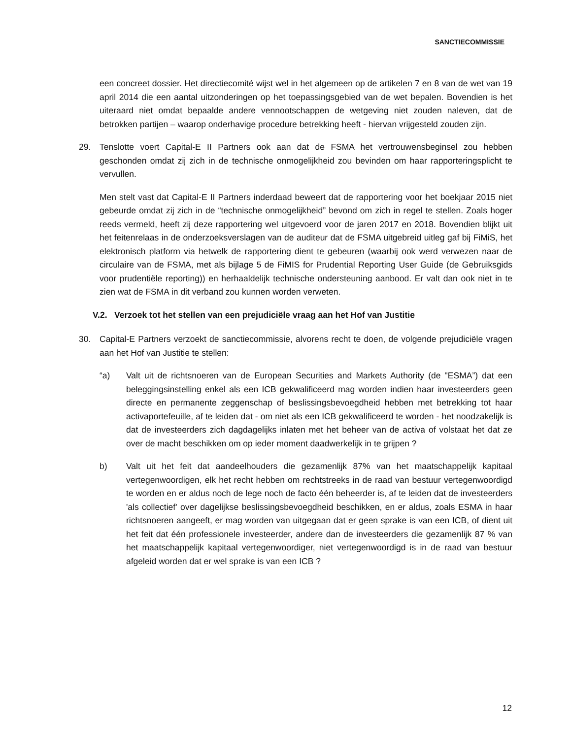SANCTIECOMMISSIE
een concreet dossier. Het directiecomité wijst wel in het algemeen op de artikelen 7 en 8 van de wet van 19 april 2014 die een aantal uitzonderingen op het toepassingsgebied van de wet bepalen. Bovendien is het uiteraard niet omdat bepaalde andere vennootschappen de wetgeving niet zouden naleven, dat de betrokken partijen – waarop onderhavige procedure betrekking heeft - hiervan vrijgesteld zouden zijn.
29. Tenslotte voert Capital-E II Partners ook aan dat de FSMA het vertrouwensbeginsel zou hebben geschonden omdat zij zich in de technische onmogelijkheid zou bevinden om haar rapporteringsplicht te vervullen.
Men stelt vast dat Capital-E II Partners inderdaad beweert dat de rapportering voor het boekjaar 2015 niet gebeurde omdat zij zich in de “technische onmogelijkheid” bevond om zich in regel te stellen. Zoals hoger reeds vermeld, heeft zij deze rapportering wel uitgevoerd voor de jaren 2017 en 2018. Bovendien blijkt uit het feitenrelaas in de onderzoeksverslagen van de auditeur dat de FSMA uitgebreid uitleg gaf bij FiMiS, het elektronisch platform via hetwelk de rapportering dient te gebeuren (waarbij ook werd verwezen naar de circulaire van de FSMA, met als bijlage 5 de FiMIS for Prudential Reporting User Guide (de Gebruiksgids voor prudentiële reporting)) en herhaaldelijk technische ondersteuning aanbood. Er valt dan ook niet in te zien wat de FSMA in dit verband zou kunnen worden verweten.
V.2. Verzoek tot het stellen van een prejudiciële vraag aan het Hof van Justitie
30. Capital-E Partners verzoekt de sanctiecommissie, alvorens recht te doen, de volgende prejudiciële vragen aan het Hof van Justitie te stellen:
“a) Valt uit de richtsnoeren van de European Securities and Markets Authority (de "ESMA”) dat een beleggingsinstelling enkel als een ICB gekwalificeerd mag worden indien haar investeerders geen directe en permanente zeggenschap of beslissingsbevoegdheid hebben met betrekking tot haar activaportefeuille, af te leiden dat - om niet als een ICB gekwalificeerd te worden - het noodzakelijk is dat de investeerders zich dagdagelijks inlaten met het beheer van de activa of volstaat het dat ze over de macht beschikken om op ieder moment daadwerkelijk in te grijpen ?
b) Valt uit het feit dat aandeelhouders die gezamenlijk 87% van het maatschappelijk kapitaal vertegenwoordigen, elk het recht hebben om rechtstreeks in de raad van bestuur vertegenwoordigd te worden en er aldus noch de lege noch de facto één beheerder is, af te leiden dat de investeerders 'als collectief' over dagelijkse beslissingsbevoegdheid beschikken, en er aldus, zoals ESMA in haar richtsnoeren aangeeft, er mag worden van uitgegaan dat er geen sprake is van een ICB, of dient uit het feit dat één professionele investeerder, andere dan de investeerders die gezamenlijk 87 % van het maatschappelijk kapitaal vertegenwoordiger, niet vertegenwoordigd is in de raad van bestuur afgeleid worden dat er wel sprake is van een ICB ?
12